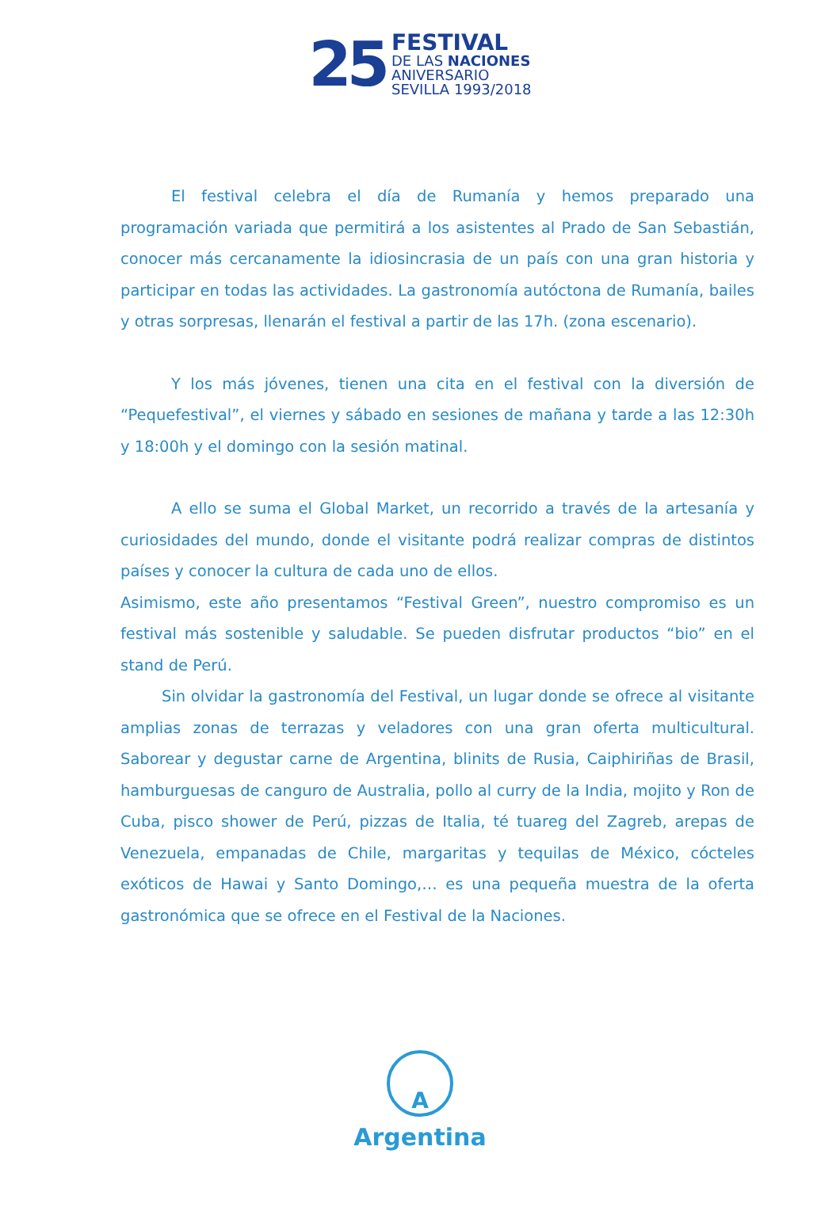25
FESTIVAL
DE LAS NACIONES
ANIVERSARIO
SEVILLA 1993/2018
El festival celebra el día de Rumanía y hemos preparado una programación variada que permitirá a los asistentes al Prado de San Sebastián, conocer más cercanamente la idiosincrasia de un país con una gran historia y participar en todas las actividades. La gastronomía autóctona de Rumanía, bailes y otras sorpresas, llenarán el festival a partir de las 17h. (zona escenario).
Y los más jóvenes, tienen una cita en el festival con la diversión de “Pequefestival”, el viernes y sábado en sesiones de mañana y tarde a las 12:30h y 18:00h y el domingo con la sesión matinal.
A ello se suma el Global Market, un recorrido a través de la artesanía y curiosidades del mundo, donde el visitante podrá realizar compras de distintos países y conocer la cultura de cada uno de ellos.
Asimismo, este año presentamos “Festival Green”, nuestro compromiso es un festival más sostenible y saludable. Se pueden disfrutar productos “bio” en el stand de Perú.
Sin olvidar la gastronomía del Festival, un lugar donde se ofrece al visitante amplias zonas de terrazas y veladores con una gran oferta multicultural. Saborear y degustar carne de Argentina, blinits de Rusia, Caiphiriñas de Brasil, hamburguesas de canguro de Australia, pollo al curry de la India, mojito y Ron de Cuba, pisco shower de Perú, pizzas de Italia, té tuareg del Zagreb, arepas de Venezuela, empanadas de Chile, margaritas y tequilas de México, cócteles exóticos de Hawai y Santo Domingo,… es una pequeña muestra de la oferta gastronómica que se ofrece en el Festival de la Naciones.
A
Argentina